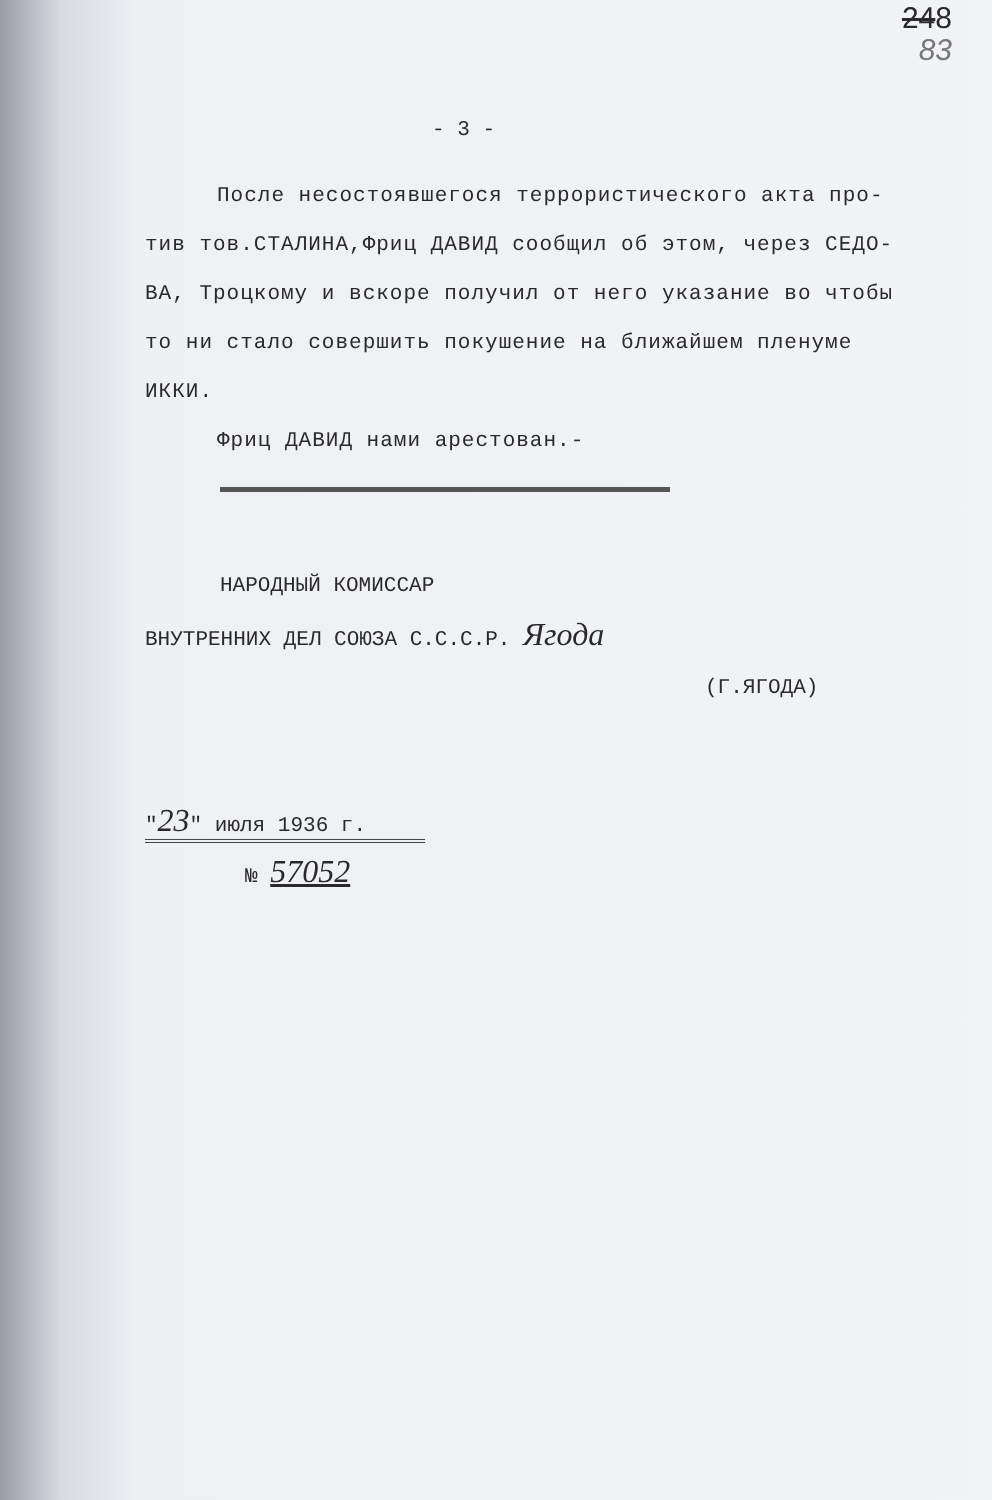248
83
- 3 -
После несостоявшегося террористического акта про-
тив тов.СТАЛИНА,Фриц ДАВИД сообщил об этом, через СЕДО-
ВА, Троцкому и вскоре получил от него указание во чтобы
то ни стало совершить покушение на ближайшем пленуме
ИККИ.
Фриц ДАВИД нами арестован.-
НАРОДНЫЙ КОМИССАР
ВНУТРЕННИХ ДЕЛ СОЮЗА С.С.С.Р. Ягода
(Г.ЯГОДА)
"23" июля 1936 г.
№ 57052